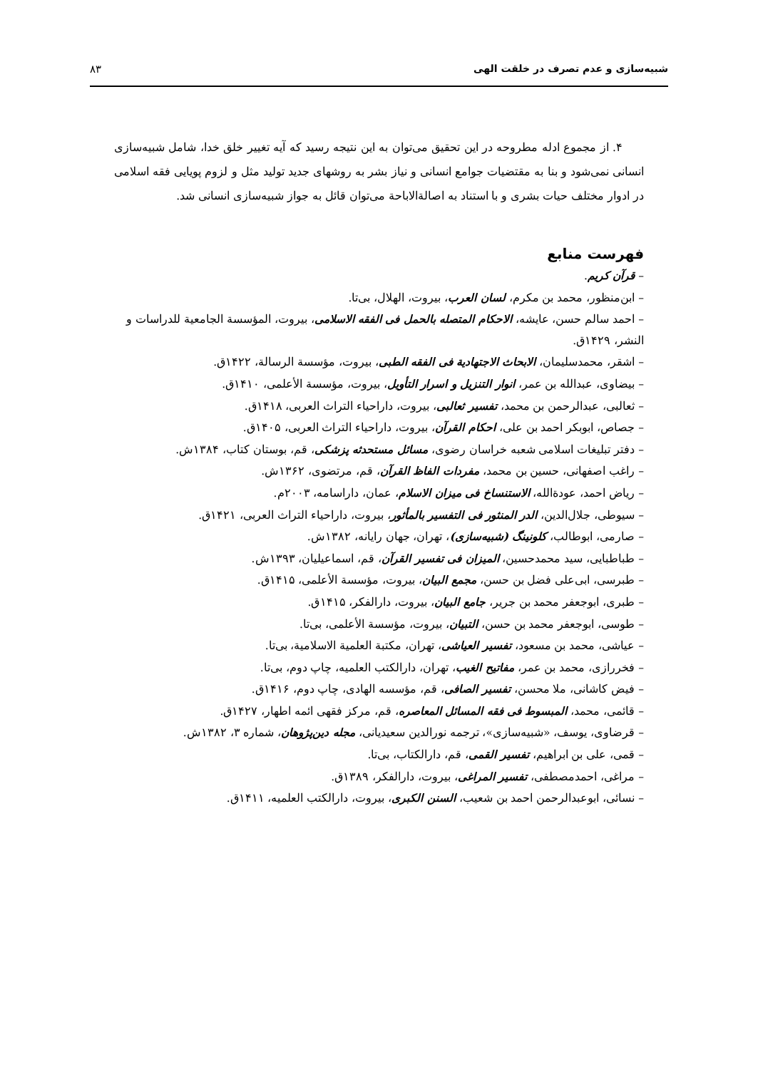شبیه‌سازی و عدم تصرف در خلقت الهی ۸۳
۴. از مجموع ادله مطروحه در این تحقیق می‌توان به این نتیجه رسید که آیه تغییر خلق خدا، شامل شبیه‌سازی انسانی نمی‌شود و بنا به مقتضیات جوامع انسانی و نیاز بشر به روشهای جدید تولید مثل و لزوم پویایی فقه اسلامی در ادوار مختلف حیات بشری و با استناد به اصالة‌الاباحة می‌توان قائل به جواز شبیه‌سازی انسانی شد.
فهرست منابع
– قرآن کریم.
– ابن‌منظور، محمد بن مکرم، لسان العرب، بیروت، الهلال، بی‌تا.
– احمد سالم حسن، عایشه، الاحکام المتصله بالحمل فی الفقه الاسلامی، بیروت، المؤسسة الجامعیة للدراسات و النشر، ۱۴۲۹ق.
– اشقر، محمدسلیمان، الابحاث الاجتهادیة فی الفقه الطبی، بیروت، مؤسسة الرسالة، ۱۴۲۲ق.
– بیضاوی، عبدالله بن عمر، انوار التنزیل و اسرار التأویل، بیروت، مؤسسة الأعلمی، ۱۴۱۰ق.
– ثعالبی، عبدالرحمن بن محمد، تفسیر ثعالبی، بیروت، داراحیاء التراث العربی، ۱۴۱۸ق.
– جصاص، ابوبکر احمد بن علی، احکام القرآن، بیروت، داراحیاء التراث العربی، ۱۴۰۵ق.
– دفتر تبلیغات اسلامی شعبه خراسان رضوی، مسائل مستحدثه پزشکی، قم، بوستان کتاب، ۱۳۸۴ش.
– راغب اصفهانی، حسین بن محمد، مفردات الفاظ القرآن، قم، مرتضوی، ۱۳۶۲ش.
– ریاض احمد، عودةالله، الاستنساخ فی میزان الاسلام، عمان، داراسامه، ۲۰۰۳م.
– سیوطی، جلال‌الدین، الدر المنثور فی التفسیر بالمأثور، بیروت، داراحیاء التراث العربی، ۱۴۲۱ق.
– صارمی، ابوطالب، کلونینگ (شبیه‌سازی)، تهران، جهان رایانه، ۱۳۸۲ش.
– طباطبایی، سید محمدحسین، المیزان فی تفسیر القرآن، قم، اسماعیلیان، ۱۳۹۳ش.
– طبرسی، ابی‌علی فضل بن حسن، مجمع البیان، بیروت، مؤسسة الأعلمی، ۱۴۱۵ق.
– طبری، ابوجعفر محمد بن جریر، جامع البیان، بیروت، دارالفکر، ۱۴۱۵ق.
– طوسی، ابوجعفر محمد بن حسن، التبیان، بیروت، مؤسسة الأعلمی، بی‌تا.
– عیاشی، محمد بن مسعود، تفسیر العیاشی، تهران، مکتبة العلمیة الاسلامیة، بی‌تا.
– فخررازی، محمد بن عمر، مفاتیح الغیب، تهران، دارالکتب العلمیه، چاپ دوم، بی‌تا.
– فیض کاشانی، ملا محسن، تفسیر الصافی، قم، مؤسسه الهادی، چاپ دوم، ۱۴۱۶ق.
– قائمی، محمد، المبسوط فی فقه المسائل المعاصره، قم، مرکز فقهی ائمه اطهار، ۱۴۲۷ق.
– قرضاوی، یوسف، «شبیه‌سازی»، ترجمه نورالدین سعیدیانی، مجله دین‌پژوهان، شماره ۳، ۱۳۸۲ش.
– قمی، علی بن ابراهیم، تفسیر القمی، قم، دارالکتاب، بی‌تا.
– مراغی، احمدمصطفی، تفسیر المراغی، بیروت، دارالفکر، ۱۳۸۹ق.
– نسائی، ابوعبدالرحمن احمد بن شعیب، السنن الکبری، بیروت، دارالکتب العلمیه، ۱۴۱۱ق.